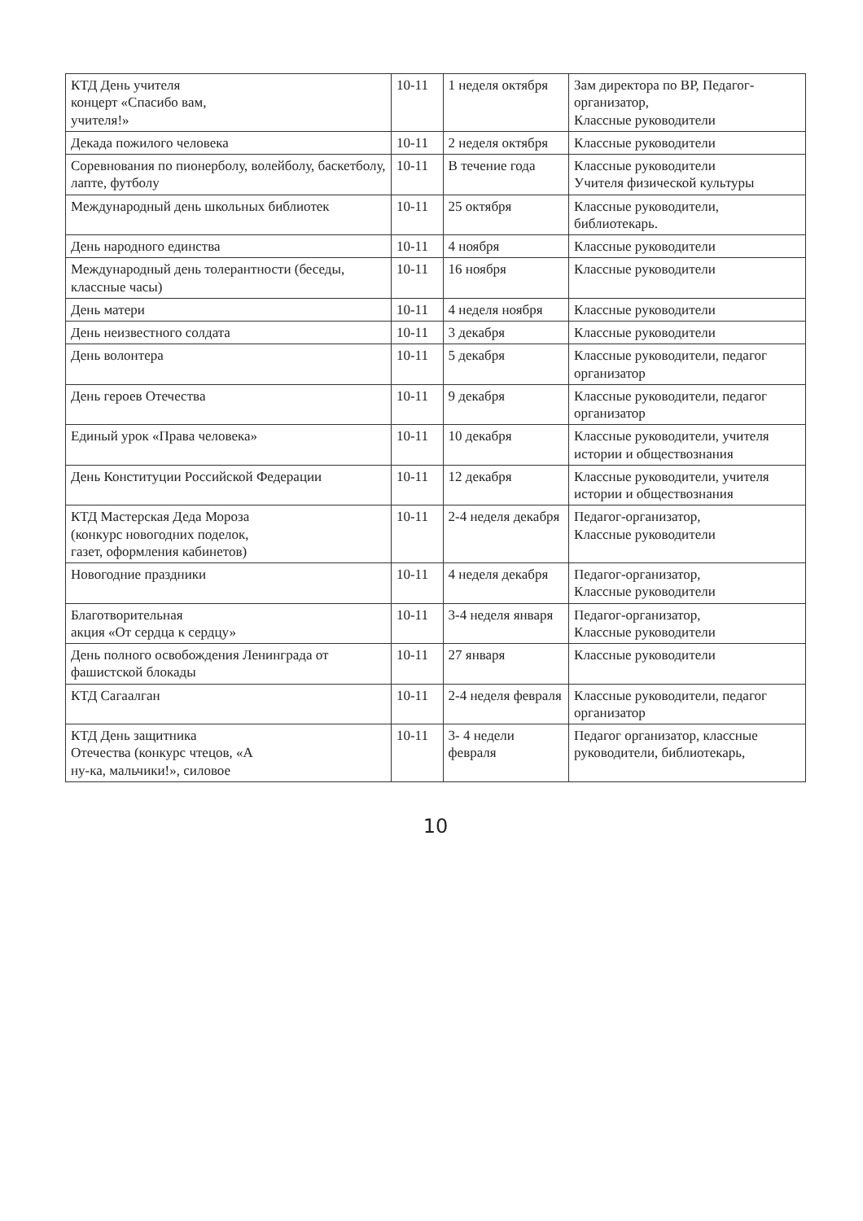| КТД День учителя концерт «Спасибо вам, учителя!» | 10-11 | 1 неделя октября | Зам директора по ВР, Педагог-организатор, Классные руководители |
| Декада пожилого человека | 10-11 | 2 неделя октября | Классные руководители |
| Соревнования по пионерболу, волейболу, баскетболу, лапте, футболу | 10-11 | В течение года | Классные руководители Учителя физической культуры |
| Международный день школьных библиотек | 10-11 | 25 октября | Классные руководители, библиотекарь. |
| День народного единства | 10-11 | 4 ноября | Классные руководители |
| Международный день толерантности (беседы, классные часы) | 10-11 | 16 ноября | Классные руководители |
| День матери | 10-11 | 4 неделя ноября | Классные руководители |
| День неизвестного солдата | 10-11 | 3 декабря | Классные руководители |
| День волонтера | 10-11 | 5 декабря | Классные руководители, педагог организатор |
| День героев Отечества | 10-11 | 9 декабря | Классные руководители, педагог организатор |
| Единый урок «Права человека» | 10-11 | 10 декабря | Классные руководители, учителя истории и обществознания |
| День Конституции Российской Федерации | 10-11 | 12 декабря | Классные руководители, учителя истории и обществознания |
| КТД Мастерская Деда Мороза (конкурс новогодних поделок, газет, оформления кабинетов) | 10-11 | 2-4 неделя декабря | Педагог-организатор, Классные руководители |
| Новогодние праздники | 10-11 | 4 неделя декабря | Педагог-организатор, Классные руководители |
| Благотворительная акция «От сердца к сердцу» | 10-11 | 3-4 неделя января | Педагог-организатор, Классные руководители |
| День полного освобождения Ленинграда от фашистской блокады | 10-11 | 27 января | Классные руководители |
| КТД Сагаалган | 10-11 | 2-4 неделя февраля | Классные руководители, педагог организатор |
| КТД День защитника Отечества (конкурс чтецов, «А ну-ка, мальчики!», силовое | 10-11 | 3- 4 недели февраля | Педагог организатор, классные руководители, библиотекарь, |
10